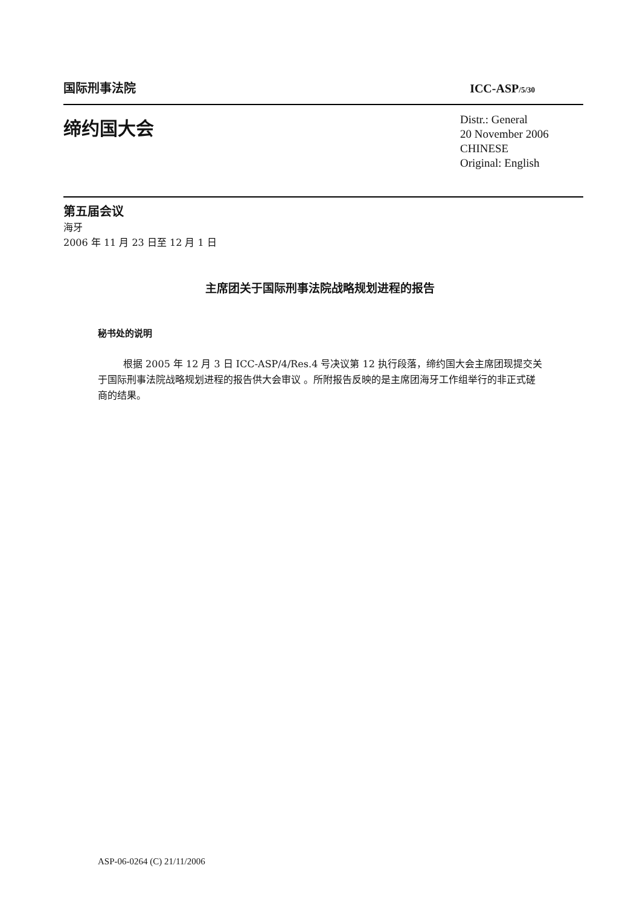国际刑事法院 ICC-ASP/5/30
缔约国大会
Distr.: General
20 November 2006
CHINESE
Original: English
第五届会议
海牙
2006 年 11 月 23 日至 12 月 1 日
主席团关于国际刑事法院战略规划进程的报告
秘书处的说明
根据 2005 年 12 月 3 日 ICC-ASP/4/Res.4 号决议第 12 执行段落，缔约国大会主席团现提交关于国际刑事法院战略规划进程的报告供大会审议 。所附报告反映的是主席团海牙工作组举行的非正式磋商的结果。
ASP-06-0264 (C) 21/11/2006